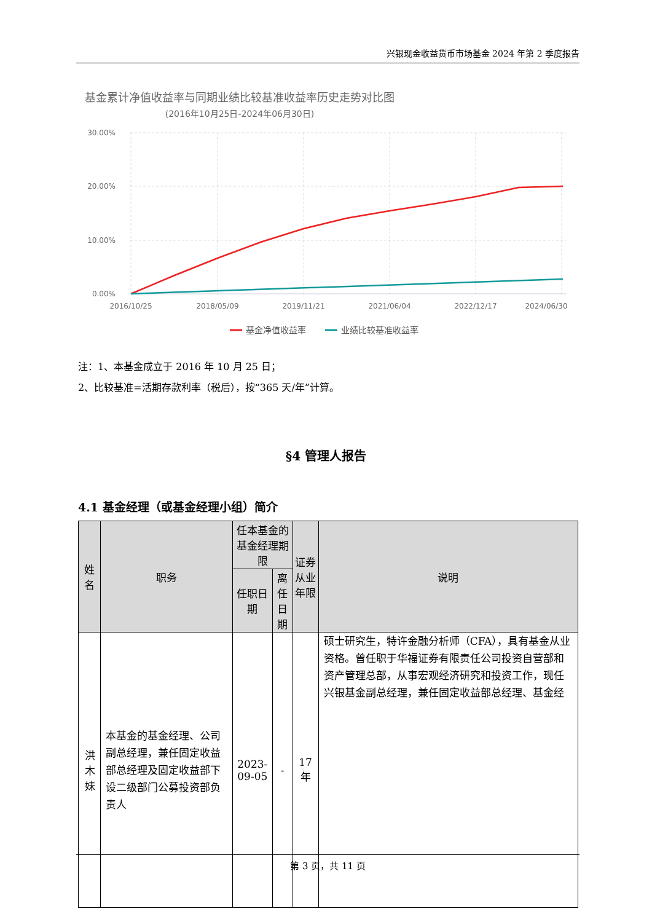兴银现金收益货币市场基金 2024 年第 2 季度报告
基金累计净值收益率与同期业绩比较基准收益率历史走势对比图
(2016年10月25日-2024年06月30日)
30.00%
20.00%
10.00%
0.00%
2016/10/25
2018/05/09
2019/11/21
2021/06/04
2022/12/17
2024/06/30
基金净值收益率
业绩比较基准收益率
注：1、本基金成立于 2016 年 10 月 25 日；
2、比较基准=活期存款利率（税后），按“365 天/年”计算。
§4 管理人报告
4.1 基金经理（或基金经理小组）简介
| 姓名 | 职务 | 任本基金的基金经理期限 | | 证券从业年限 | 说明 |
| --- | --- | --- | --- | --- | --- |
| | | 任职日期 | 离任日期 | | |
| 洪木妹 | 本基金的基金经理、公司副总经理，兼任固定收益部总经理及固定收益部下设二级部门公募投资部负责人 | 2023-09-05 | - | 17 年 | 硕士研究生，特许金融分析师（CFA），具有基金从业资格。曾任职于华福证券有限责任公司投资自营部和资产管理总部，从事宏观经济研究和投资工作，现任兴银基金副总经理，兼任固定收益部总经理、基金经 |
第 3 页，共 11 页